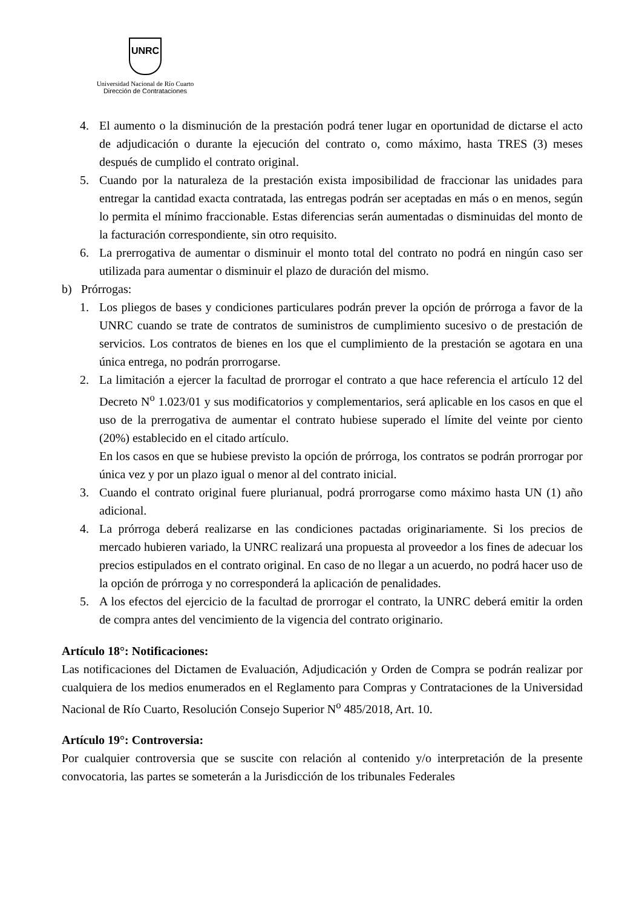UNRC
Universidad Nacional de Río Cuarto
Dirección de Contrataciones
4. El aumento o la disminución de la prestación podrá tener lugar en oportunidad de dictarse el acto de adjudicación o durante la ejecución del contrato o, como máximo, hasta TRES (3) meses después de cumplido el contrato original.
5. Cuando por la naturaleza de la prestación exista imposibilidad de fraccionar las unidades para entregar la cantidad exacta contratada, las entregas podrán ser aceptadas en más o en menos, según lo permita el mínimo fraccionable. Estas diferencias serán aumentadas o disminuidas del monto de la facturación correspondiente, sin otro requisito.
6. La prerrogativa de aumentar o disminuir el monto total del contrato no podrá en ningún caso ser utilizada para aumentar o disminuir el plazo de duración del mismo.
b) Prórrogas:
1. Los pliegos de bases y condiciones particulares podrán prever la opción de prórroga a favor de la UNRC cuando se trate de contratos de suministros de cumplimiento sucesivo o de prestación de servicios. Los contratos de bienes en los que el cumplimiento de la prestación se agotara en una única entrega, no podrán prorrogarse.
2. La limitación a ejercer la facultad de prorrogar el contrato a que hace referencia el artículo 12 del Decreto N<sup>o</sup> 1.023/01 y sus modificatorios y complementarios, será aplicable en los casos en que el uso de la prerrogativa de aumentar el contrato hubiese superado el límite del veinte por ciento (20%) establecido en el citado artículo.
En los casos en que se hubiese previsto la opción de prórroga, los contratos se podrán prorrogar por única vez y por un plazo igual o menor al del contrato inicial.
3. Cuando el contrato original fuere plurianual, podrá prorrogarse como máximo hasta UN (1) año adicional.
4. La prórroga deberá realizarse en las condiciones pactadas originariamente. Si los precios de mercado hubieren variado, la UNRC realizará una propuesta al proveedor a los fines de adecuar los precios estipulados en el contrato original. En caso de no llegar a un acuerdo, no podrá hacer uso de la opción de prórroga y no corresponderá la aplicación de penalidades.
5. A los efectos del ejercicio de la facultad de prorrogar el contrato, la UNRC deberá emitir la orden de compra antes del vencimiento de la vigencia del contrato originario.
Artículo 18°: Notificaciones:
Las notificaciones del Dictamen de Evaluación, Adjudicación y Orden de Compra se podrán realizar por cualquiera de los medios enumerados en el Reglamento para Compras y Contrataciones de la Universidad Nacional de Río Cuarto, Resolución Consejo Superior N<sup>o</sup> 485/2018, Art. 10.
Artículo 19°: Controversia:
Por cualquier controversia que se suscite con relación al contenido y/o interpretación de la presente convocatoria, las partes se someterán a la Jurisdicción de los tribunales Federales